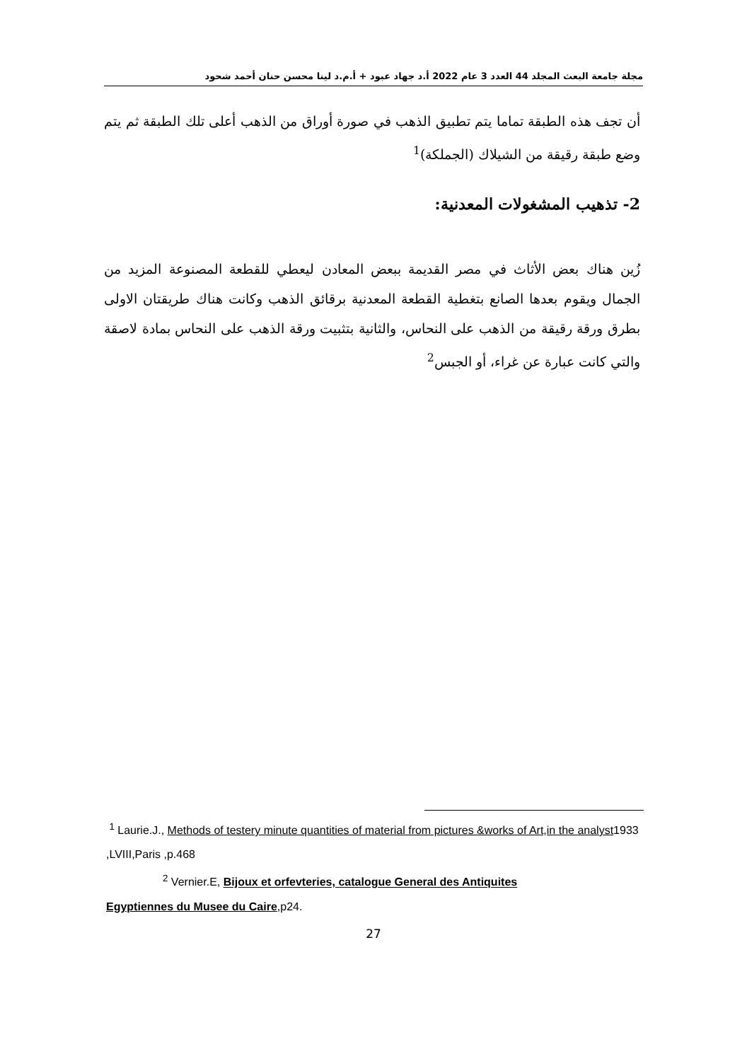مجلة جامعة البعث المجلد 44 العدد 3 عام 2022 أ.د جهاد عبود + أ.م.د لينا محسن حنان أحمد شحود
أن تجف هذه الطبقة تماما يتم تطبيق الذهب في صورة أوراق من الذهب أعلى تلك الطبقة ثم يتم وضع طبقة رقيقة من الشيلاك (الجملكة)<sup>1</sup>
2- تذهيب المشغولات المعدنية:
زُين هناك بعض الأثاث في مصر القديمة ببعض المعادن ليعطي للقطعة المصنوعة المزيد من الجمال ويقوم بعدها الصانع بتغطية القطعة المعدنية برقائق الذهب وكانت هناك طريقتان الاولى بطرق ورقة رقيقة من الذهب على النحاس، والثانية بتثبيت ورقة الذهب على النحاس بمادة لاصقة والتي كانت عبارة عن غراء، أو الجبس<sup>2</sup>
<sup>1</sup> Laurie.J., Methods of testery minute quantities of material from pictures &works of Art,in the analyst1933 ,LVIII,Paris ,p.468
<sup>2</sup> Vernier.E, Bijoux et orfevteries, catalogue General des Antiquites
Egyptiennes du Musee du Caire,p24.
27